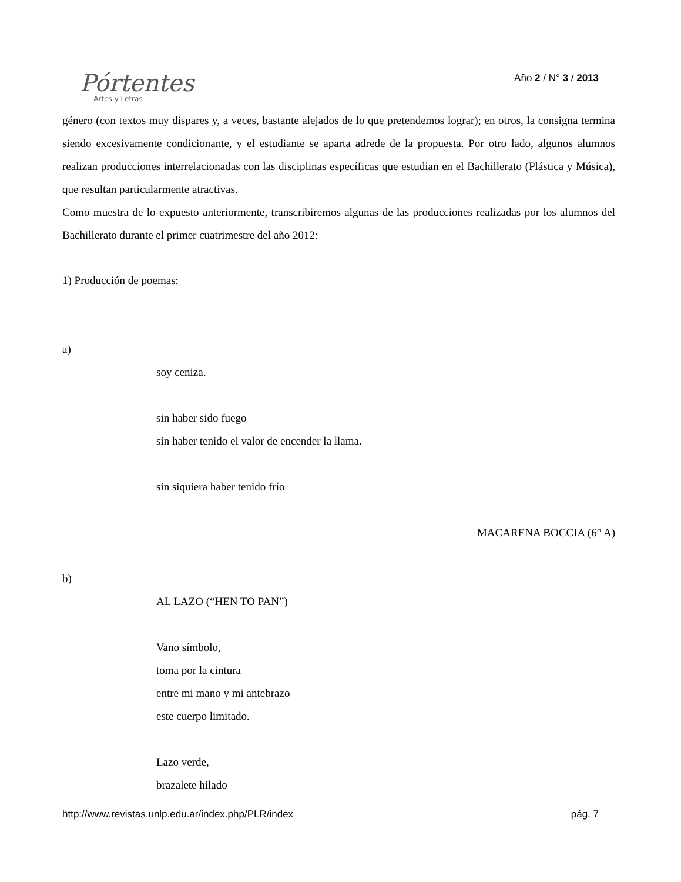Pórtentes
Artes y Letras
Año 2 / N° 3 / 2013
género (con textos muy dispares y, a veces, bastante alejados de lo que pretendemos lograr); en otros, la consigna termina siendo excesivamente condicionante, y el estudiante se aparta adrede de la propuesta. Por otro lado, algunos alumnos realizan producciones interrelacionadas con las disciplinas específicas que estudian en el Bachillerato (Plástica y Música), que resultan particularmente atractivas.
Como muestra de lo expuesto anteriormente, transcribiremos algunas de las producciones realizadas por los alumnos del Bachillerato durante el primer cuatrimestre del año 2012:
1) Producción de poemas:
a)
soy ceniza.
sin haber sido fuego
sin haber tenido el valor de encender la llama.
sin siquiera haber tenido frío
MACARENA BOCCIA (6° A)
b)
AL LAZO (“HEN TO PAN”)
Vano símbolo,
toma por la cintura
entre mi mano y mi antebrazo
este cuerpo limitado.
Lazo verde,
brazalete hilado
http://www.revistas.unlp.edu.ar/index.php/PLR/index pág. 7